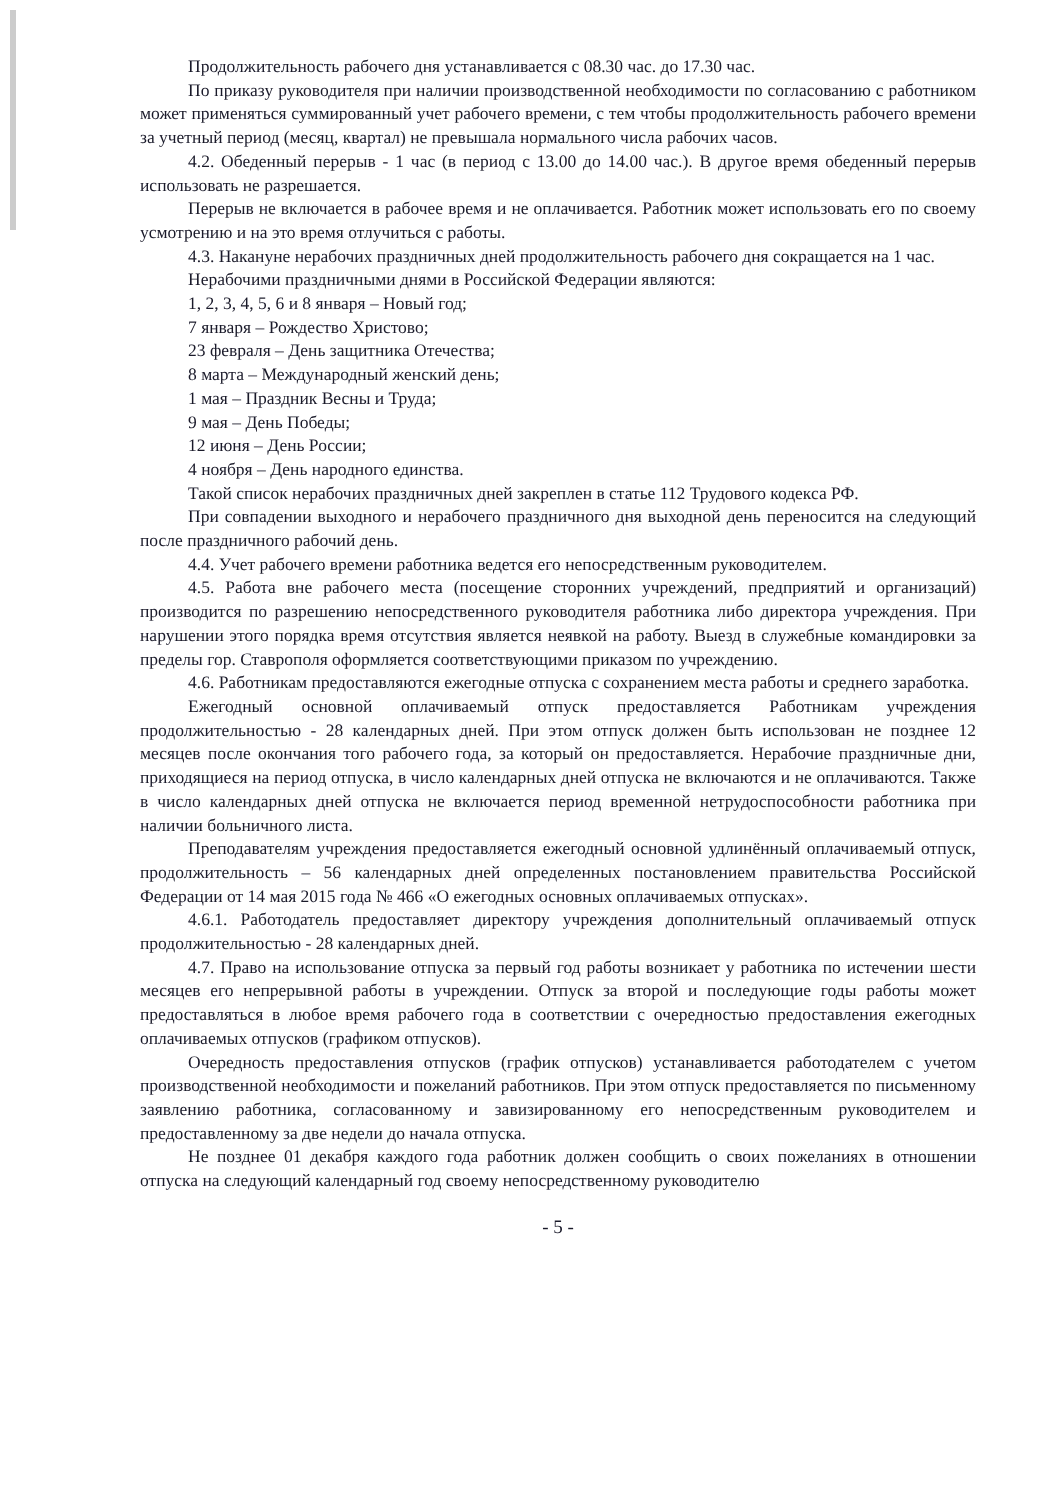Продолжительность рабочего дня устанавливается с 08.30 час. до 17.30 час.
По приказу руководителя при наличии производственной необходимости по согласованию с работником может применяться суммированный учет рабочего времени, с тем чтобы продолжительность рабочего времени за учетный период (месяц, квартал) не превышала нормального числа рабочих часов.
4.2. Обеденный перерыв - 1 час (в период с 13.00 до 14.00 час.). В другое время обеденный перерыв использовать не разрешается.
Перерыв не включается в рабочее время и не оплачивается. Работник может использовать его по своему усмотрению и на это время отлучиться с работы.
4.3. Накануне нерабочих праздничных дней продолжительность рабочего дня сокращается на 1 час.
Нерабочими праздничными днями в Российской Федерации являются:
1, 2, 3, 4, 5, 6 и 8 января – Новый год;
7 января – Рождество Христово;
23 февраля – День защитника Отечества;
8 марта – Международный женский день;
1 мая – Праздник Весны и Труда;
9 мая – День Победы;
12 июня – День России;
4 ноября – День народного единства.
Такой список нерабочих праздничных дней закреплен в статье 112 Трудового кодекса РФ.
При совпадении выходного и нерабочего праздничного дня выходной день переносится на следующий после праздничного рабочий день.
4.4. Учет рабочего времени работника ведется его непосредственным руководителем.
4.5. Работа вне рабочего места (посещение сторонних учреждений, предприятий и организаций) производится по разрешению непосредственного руководителя работника либо директора учреждения. При нарушении этого порядка время отсутствия является неявкой на работу. Выезд в служебные командировки за пределы гор. Ставрополя оформляется соответствующими приказом по учреждению.
4.6. Работникам предоставляются ежегодные отпуска с сохранением места работы и среднего заработка.
Ежегодный основной оплачиваемый отпуск предоставляется Работникам учреждения продолжительностью - 28 календарных дней. При этом отпуск должен быть использован не позднее 12 месяцев после окончания того рабочего года, за который он предоставляется. Нерабочие праздничные дни, приходящиеся на период отпуска, в число календарных дней отпуска не включаются и не оплачиваются. Также в число календарных дней отпуска не включается период временной нетрудоспособности работника при наличии больничного листа.
Преподавателям учреждения предоставляется ежегодный основной удлинённый оплачиваемый отпуск, продолжительность – 56 календарных дней определенных постановлением правительства Российской Федерации от 14 мая 2015 года № 466 «О ежегодных основных оплачиваемых отпусках».
4.6.1. Работодатель предоставляет директору учреждения дополнительный оплачиваемый отпуск продолжительностью - 28 календарных дней.
4.7. Право на использование отпуска за первый год работы возникает у работника по истечении шести месяцев его непрерывной работы в учреждении. Отпуск за второй и последующие годы работы может предоставляться в любое время рабочего года в соответствии с очередностью предоставления ежегодных оплачиваемых отпусков (графиком отпусков).
Очередность предоставления отпусков (график отпусков) устанавливается работодателем с учетом производственной необходимости и пожеланий работников. При этом отпуск предоставляется по письменному заявлению работника, согласованному и завизированному его непосредственным руководителем и предоставленному за две недели до начала отпуска.
Не позднее 01 декабря каждого года работник должен сообщить о своих пожеланиях в отношении отпуска на следующий календарный год своему непосредственному руководителю
- 5 -